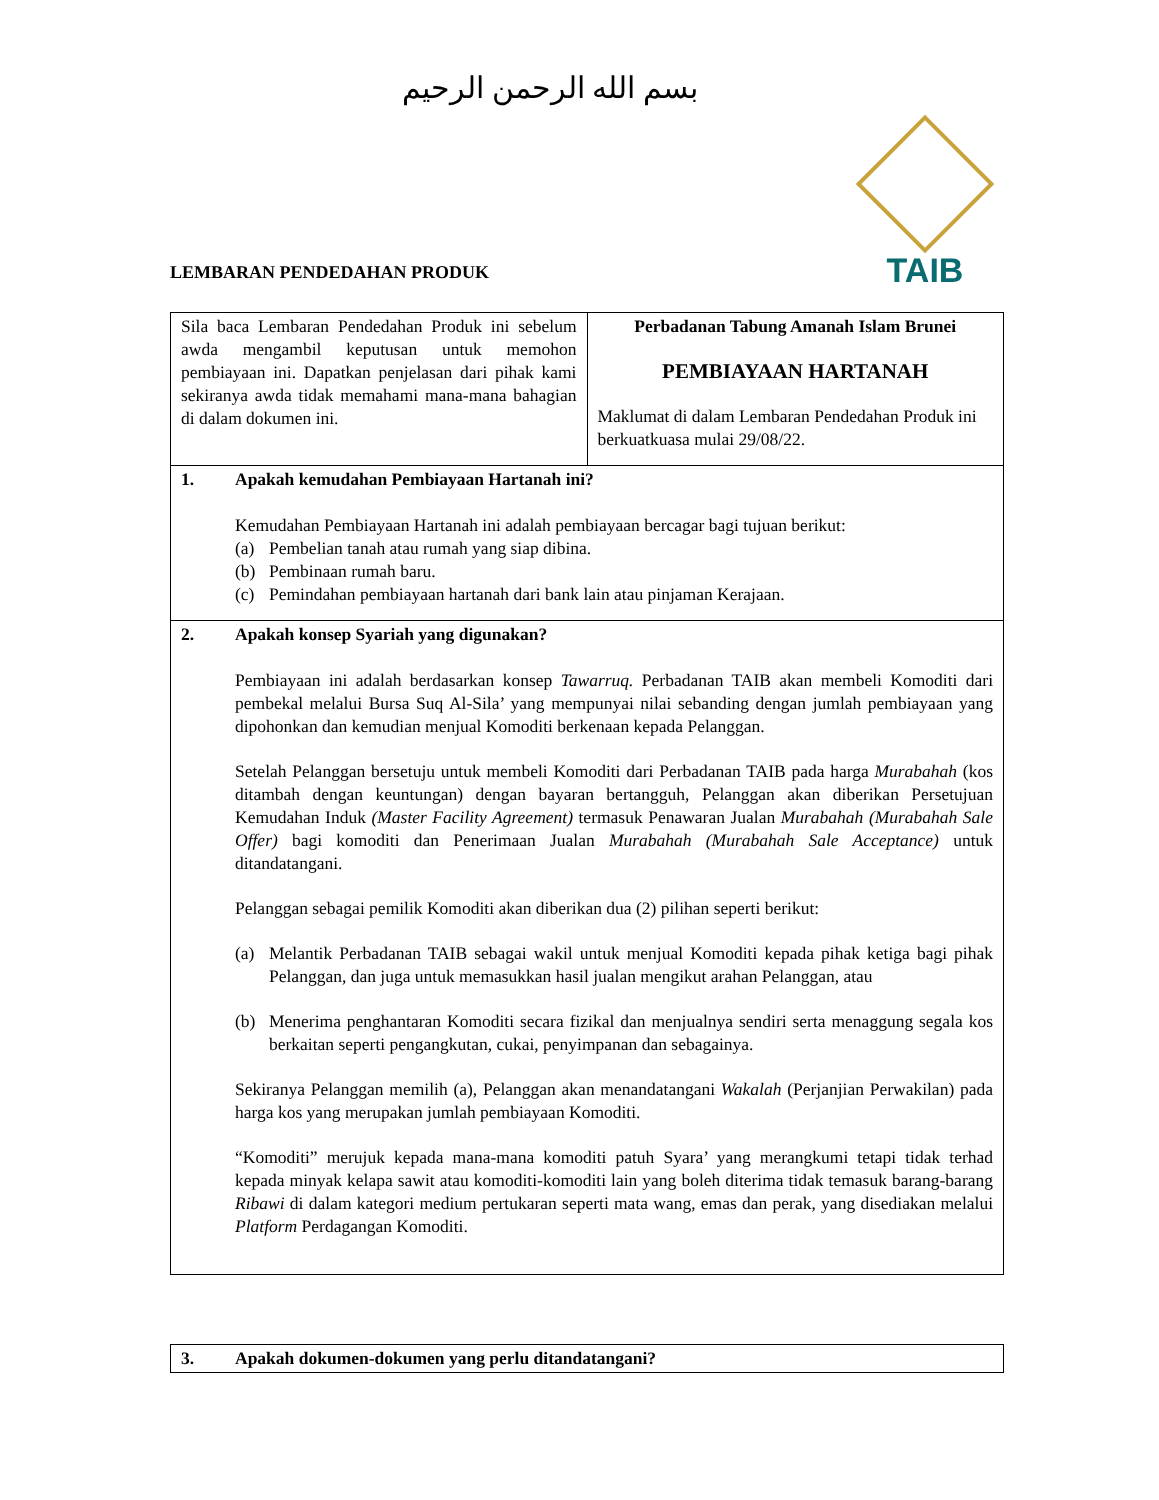بسم الله الرحمن الرحيم
TAIB
LEMBARAN PENDEDAHAN PRODUK
| Sila baca Lembaran Pendedahan Produk ini sebelum awda mengambil keputusan untuk memohon pembiayaan ini. Dapatkan penjelasan dari pihak kami sekiranya awda tidak memahami mana-mana bahagian di dalam dokumen ini. | Perbadanan Tabung Amanah Islam Brunei PEMBIAYAAN HARTANAH Maklumat di dalam Lembaran Pendedahan Produk ini berkuatkuasa mulai 29/08/22. |
| 1. Apakah kemudahan Pembiayaan Hartanah ini? Kemudahan Pembiayaan Hartanah ini adalah pembiayaan bercagar bagi tujuan berikut: (a) Pembelian tanah atau rumah yang siap dibina. (b) Pembinaan rumah baru. (c) Pemindahan pembiayaan hartanah dari bank lain atau pinjaman Kerajaan. | |
| 2. Apakah konsep Syariah yang digunakan? Pembiayaan ini adalah berdasarkan konsep Tawarruq. Perbadanan TAIB akan membeli Komoditi dari pembekal melalui Bursa Suq Al-Sila’ yang mempunyai nilai sebanding dengan jumlah pembiayaan yang dipohonkan dan kemudian menjual Komoditi berkenaan kepada Pelanggan. Setelah Pelanggan bersetuju untuk membeli Komoditi dari Perbadanan TAIB pada harga Murabahah (kos ditambah dengan keuntungan) dengan bayaran bertangguh, Pelanggan akan diberikan Persetujuan Kemudahan Induk (Master Facility Agreement) termasuk Penawaran Jualan Murabahah (Murabahah Sale Offer) bagi komoditi dan Penerimaan Jualan Murabahah (Murabahah Sale Acceptance) untuk ditandatangani. Pelanggan sebagai pemilik Komoditi akan diberikan dua (2) pilihan seperti berikut: (a) Melantik Perbadanan TAIB sebagai wakil untuk menjual Komoditi kepada pihak ketiga bagi pihak Pelanggan, dan juga untuk memasukkan hasil jualan mengikut arahan Pelanggan, atau (b) Menerima penghantaran Komoditi secara fizikal dan menjualnya sendiri serta menaggung segala kos berkaitan seperti pengangkutan, cukai, penyimpanan dan sebagainya. Sekiranya Pelanggan memilih (a), Pelanggan akan menandatangani Wakalah (Perjanjian Perwakilan) pada harga kos yang merupakan jumlah pembiayaan Komoditi. “Komoditi” merujuk kepada mana-mana komoditi patuh Syara’ yang merangkumi tetapi tidak terhad kepada minyak kelapa sawit atau komoditi-komoditi lain yang boleh diterima tidak temasuk barang-barang Ribawi di dalam kategori medium pertukaran seperti mata wang, emas dan perak, yang disediakan melalui Platform Perdagangan Komoditi. | |
| 3. Apakah dokumen-dokumen yang perlu ditandatangani? |